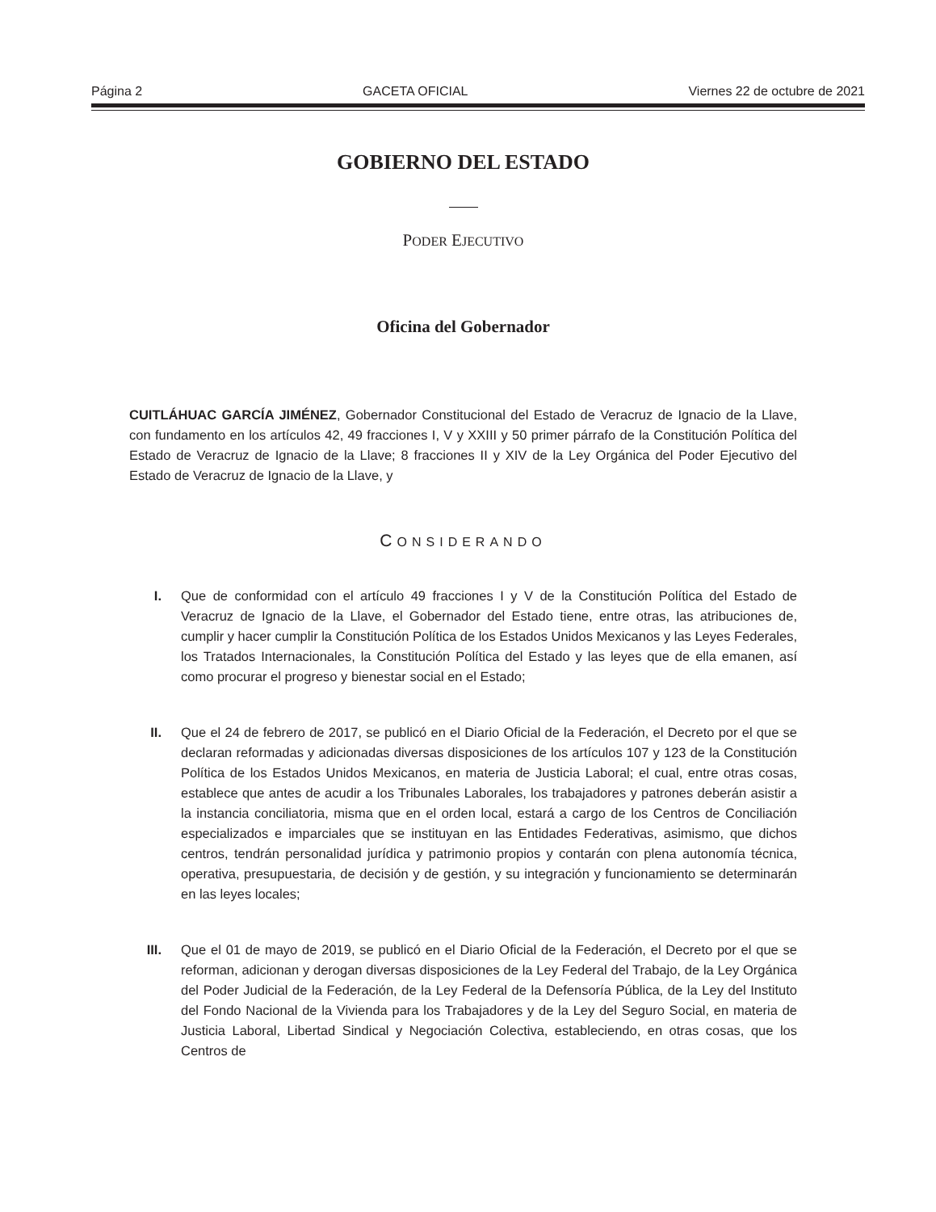Página 2 GACETA OFICIAL Viernes 22 de octubre de 2021
GOBIERNO DEL ESTADO
PODER EJECUTIVO
Oficina del Gobernador
CUITLÁHUAC GARCÍA JIMÉNEZ, Gobernador Constitucional del Estado de Veracruz de Ignacio de la Llave, con fundamento en los artículos 42, 49 fracciones I, V y XXIII y 50 primer párrafo de la Constitución Política del Estado de Veracruz de Ignacio de la Llave; 8 fracciones II y XIV de la Ley Orgánica del Poder Ejecutivo del Estado de Veracruz de Ignacio de la Llave, y
CONSIDERANDO
I. Que de conformidad con el artículo 49 fracciones I y V de la Constitución Política del Estado de Veracruz de Ignacio de la Llave, el Gobernador del Estado tiene, entre otras, las atribuciones de, cumplir y hacer cumplir la Constitución Política de los Estados Unidos Mexicanos y las Leyes Federales, los Tratados Internacionales, la Constitución Política del Estado y las leyes que de ella emanen, así como procurar el progreso y bienestar social en el Estado;
II. Que el 24 de febrero de 2017, se publicó en el Diario Oficial de la Federación, el Decreto por el que se declaran reformadas y adicionadas diversas disposiciones de los artículos 107 y 123 de la Constitución Política de los Estados Unidos Mexicanos, en materia de Justicia Laboral; el cual, entre otras cosas, establece que antes de acudir a los Tribunales Laborales, los trabajadores y patrones deberán asistir a la instancia conciliatoria, misma que en el orden local, estará a cargo de los Centros de Conciliación especializados e imparciales que se instituyan en las Entidades Federativas, asimismo, que dichos centros, tendrán personalidad jurídica y patrimonio propios y contarán con plena autonomía técnica, operativa, presupuestaria, de decisión y de gestión, y su integración y funcionamiento se determinarán en las leyes locales;
III. Que el 01 de mayo de 2019, se publicó en el Diario Oficial de la Federación, el Decreto por el que se reforman, adicionan y derogan diversas disposiciones de la Ley Federal del Trabajo, de la Ley Orgánica del Poder Judicial de la Federación, de la Ley Federal de la Defensoría Pública, de la Ley del Instituto del Fondo Nacional de la Vivienda para los Trabajadores y de la Ley del Seguro Social, en materia de Justicia Laboral, Libertad Sindical y Negociación Colectiva, estableciendo, en otras cosas, que los Centros de